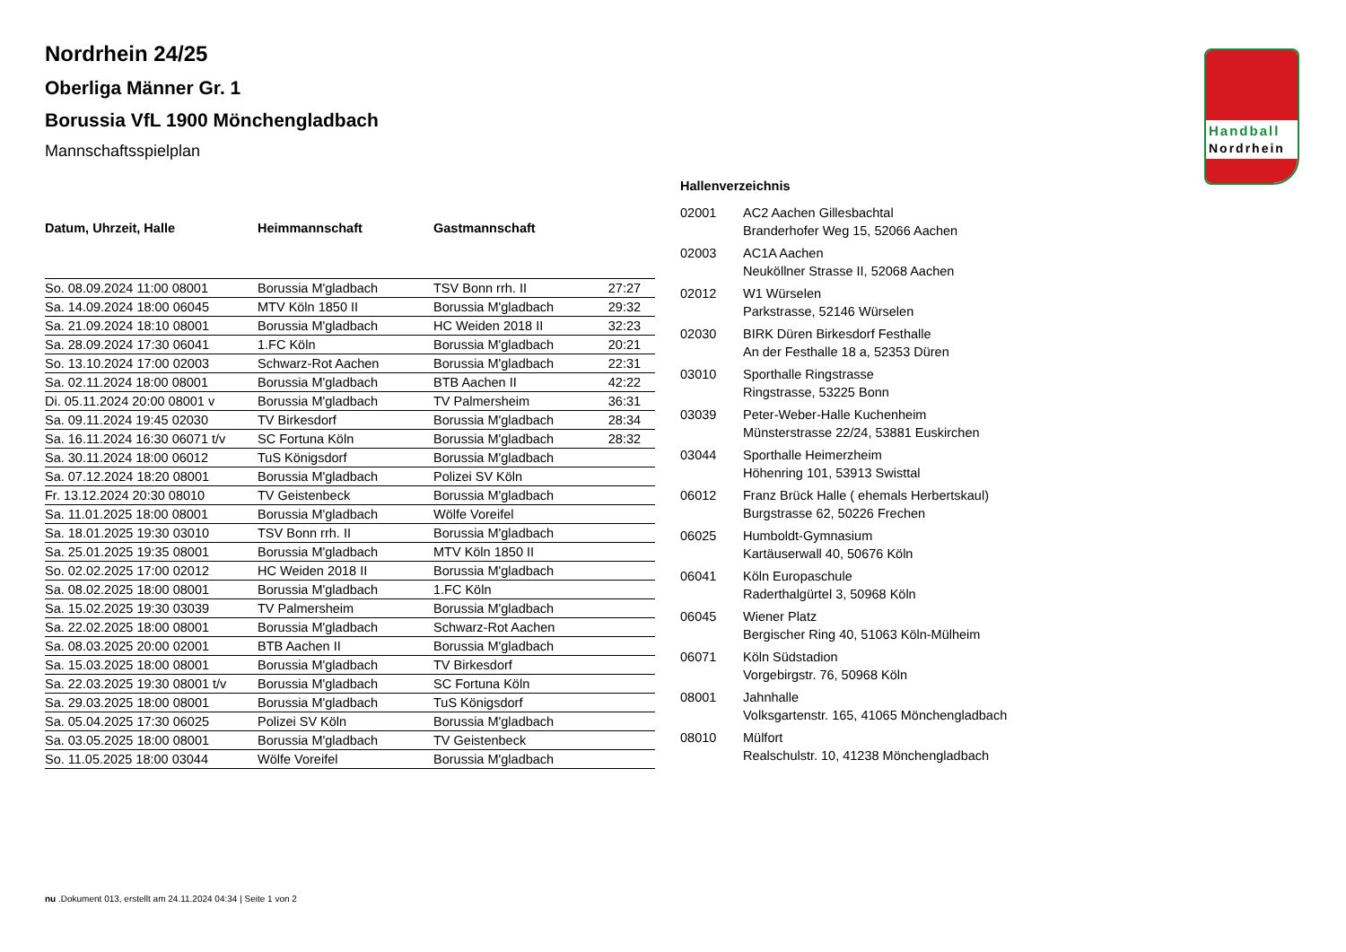Handball
Nordrhein
Nordrhein 24/25
Oberliga Männer Gr. 1
Borussia VfL 1900 Mönchengladbach
Mannschaftsspielplan
| Datum, Uhrzeit, Halle | Heimmannschaft | Gastmannschaft | |
| --- | --- | --- | --- |
| So. 08.09.2024 11:00 08001 | Borussia M'gladbach | TSV Bonn rrh. II | 27:27 |
| Sa. 14.09.2024 18:00 06045 | MTV Köln 1850 II | Borussia M'gladbach | 29:32 |
| Sa. 21.09.2024 18:10 08001 | Borussia M'gladbach | HC Weiden 2018 II | 32:23 |
| Sa. 28.09.2024 17:30 06041 | 1.FC Köln | Borussia M'gladbach | 20:21 |
| So. 13.10.2024 17:00 02003 | Schwarz-Rot Aachen | Borussia M'gladbach | 22:31 |
| Sa. 02.11.2024 18:00 08001 | Borussia M'gladbach | BTB Aachen II | 42:22 |
| Di. 05.11.2024 20:00 08001 v | Borussia M'gladbach | TV Palmersheim | 36:31 |
| Sa. 09.11.2024 19:45 02030 | TV Birkesdorf | Borussia M'gladbach | 28:34 |
| Sa. 16.11.2024 16:30 06071 t/v | SC Fortuna Köln | Borussia M'gladbach | 28:32 |
| Sa. 30.11.2024 18:00 06012 | TuS Königsdorf | Borussia M'gladbach | |
| Sa. 07.12.2024 18:20 08001 | Borussia M'gladbach | Polizei SV Köln | |
| Fr. 13.12.2024 20:30 08010 | TV Geistenbeck | Borussia M'gladbach | |
| Sa. 11.01.2025 18:00 08001 | Borussia M'gladbach | Wölfe Voreifel | |
| Sa. 18.01.2025 19:30 03010 | TSV Bonn rrh. II | Borussia M'gladbach | |
| Sa. 25.01.2025 19:35 08001 | Borussia M'gladbach | MTV Köln 1850 II | |
| So. 02.02.2025 17:00 02012 | HC Weiden 2018 II | Borussia M'gladbach | |
| Sa. 08.02.2025 18:00 08001 | Borussia M'gladbach | 1.FC Köln | |
| Sa. 15.02.2025 19:30 03039 | TV Palmersheim | Borussia M'gladbach | |
| Sa. 22.02.2025 18:00 08001 | Borussia M'gladbach | Schwarz-Rot Aachen | |
| Sa. 08.03.2025 20:00 02001 | BTB Aachen II | Borussia M'gladbach | |
| Sa. 15.03.2025 18:00 08001 | Borussia M'gladbach | TV Birkesdorf | |
| Sa. 22.03.2025 19:30 08001 t/v | Borussia M'gladbach | SC Fortuna Köln | |
| Sa. 29.03.2025 18:00 08001 | Borussia M'gladbach | TuS Königsdorf | |
| Sa. 05.04.2025 17:30 06025 | Polizei SV Köln | Borussia M'gladbach | |
| Sa. 03.05.2025 18:00 08001 | Borussia M'gladbach | TV Geistenbeck | |
| So. 11.05.2025 18:00 03044 | Wölfe Voreifel | Borussia M'gladbach | |
Hallenverzeichnis
| 02001 | AC2 Aachen Gillesbachtal Branderhofer Weg 15, 52066 Aachen |
| 02003 | AC1A Aachen Neuköllner Strasse II, 52068 Aachen |
| 02012 | W1 Würselen Parkstrasse, 52146 Würselen |
| 02030 | BIRK Düren Birkesdorf Festhalle An der Festhalle 18 a, 52353 Düren |
| 03010 | Sporthalle Ringstrasse Ringstrasse, 53225 Bonn |
| 03039 | Peter-Weber-Halle Kuchenheim Münsterstrasse 22/24, 53881 Euskirchen |
| 03044 | Sporthalle Heimerzheim Höhenring 101, 53913 Swisttal |
| 06012 | Franz Brück Halle ( ehemals Herbertskaul) Burgstrasse 62, 50226 Frechen |
| 06025 | Humboldt-Gymnasium Kartäuserwall 40, 50676 Köln |
| 06041 | Köln Europaschule Raderthalgürtel 3, 50968 Köln |
| 06045 | Wiener Platz Bergischer Ring 40, 51063 Köln-Mülheim |
| 06071 | Köln Südstadion Vorgebirgstr. 76, 50968 Köln |
| 08001 | Jahnhalle Volksgartenstr. 165, 41065 Mönchengladbach |
| 08010 | Mülfort Realschulstr. 10, 41238 Mönchengladbach |
nu .Dokument 013, erstellt am 24.11.2024 04:34 | Seite 1 von 2